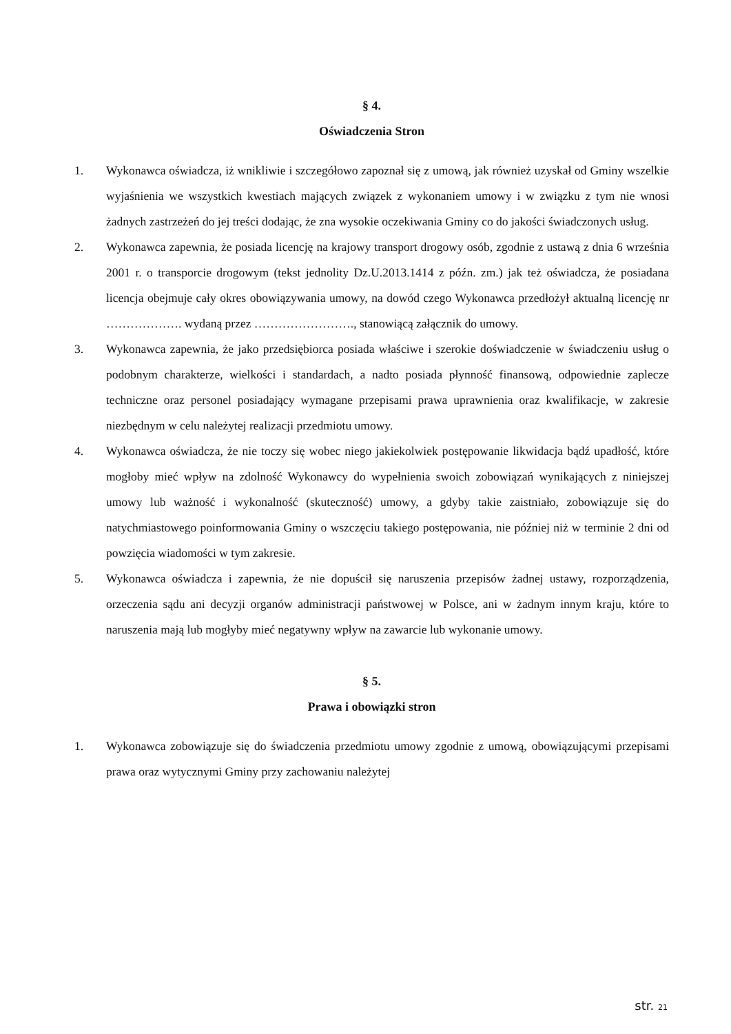§ 4.
Oświadczenia Stron
1. Wykonawca oświadcza, iż wnikliwie i szczegółowo zapoznał się z umową, jak również uzyskał od Gminy wszelkie wyjaśnienia we wszystkich kwestiach mających związek z wykonaniem umowy i w związku z tym nie wnosi żadnych zastrzeżeń do jej treści dodając, że zna wysokie oczekiwania Gminy co do jakości świadczonych usług.
2. Wykonawca zapewnia, że posiada licencję na krajowy transport drogowy osób, zgodnie z ustawą z dnia 6 września 2001 r. o transporcie drogowym (tekst jednolity Dz.U.2013.1414 z późn. zm.) jak też oświadcza, że posiadana licencja obejmuje cały okres obowiązywania umowy, na dowód czego Wykonawca przedłożył aktualną licencję nr ………………. wydaną przez ……………………., stanowiącą załącznik do umowy.
3. Wykonawca zapewnia, że jako przedsiębiorca posiada właściwe i szerokie doświadczenie w świadczeniu usług o podobnym charakterze, wielkości i standardach, a nadto posiada płynność finansową, odpowiednie zaplecze techniczne oraz personel posiadający wymagane przepisami prawa uprawnienia oraz kwalifikacje, w zakresie niezbędnym w celu należytej realizacji przedmiotu umowy.
4. Wykonawca oświadcza, że nie toczy się wobec niego jakiekolwiek postępowanie likwidacja bądź upadłość, które mogłoby mieć wpływ na zdolność Wykonawcy do wypełnienia swoich zobowiązań wynikających z niniejszej umowy lub ważność i wykonalność (skuteczność) umowy, a gdyby takie zaistniało, zobowiązuje się do natychmiastowego poinformowania Gminy o wszczęciu takiego postępowania, nie później niż w terminie 2 dni od powzięcia wiadomości w tym zakresie.
5. Wykonawca oświadcza i zapewnia, że nie dopuścił się naruszenia przepisów żadnej ustawy, rozporządzenia, orzeczenia sądu ani decyzji organów administracji państwowej w Polsce, ani w żadnym innym kraju, które to naruszenia mają lub mogłyby mieć negatywny wpływ na zawarcie lub wykonanie umowy.
§ 5.
Prawa i obowiązki stron
1. Wykonawca zobowiązuje się do świadczenia przedmiotu umowy zgodnie z umową, obowiązującymi przepisami prawa oraz wytycznymi Gminy przy zachowaniu należytej
str. 21